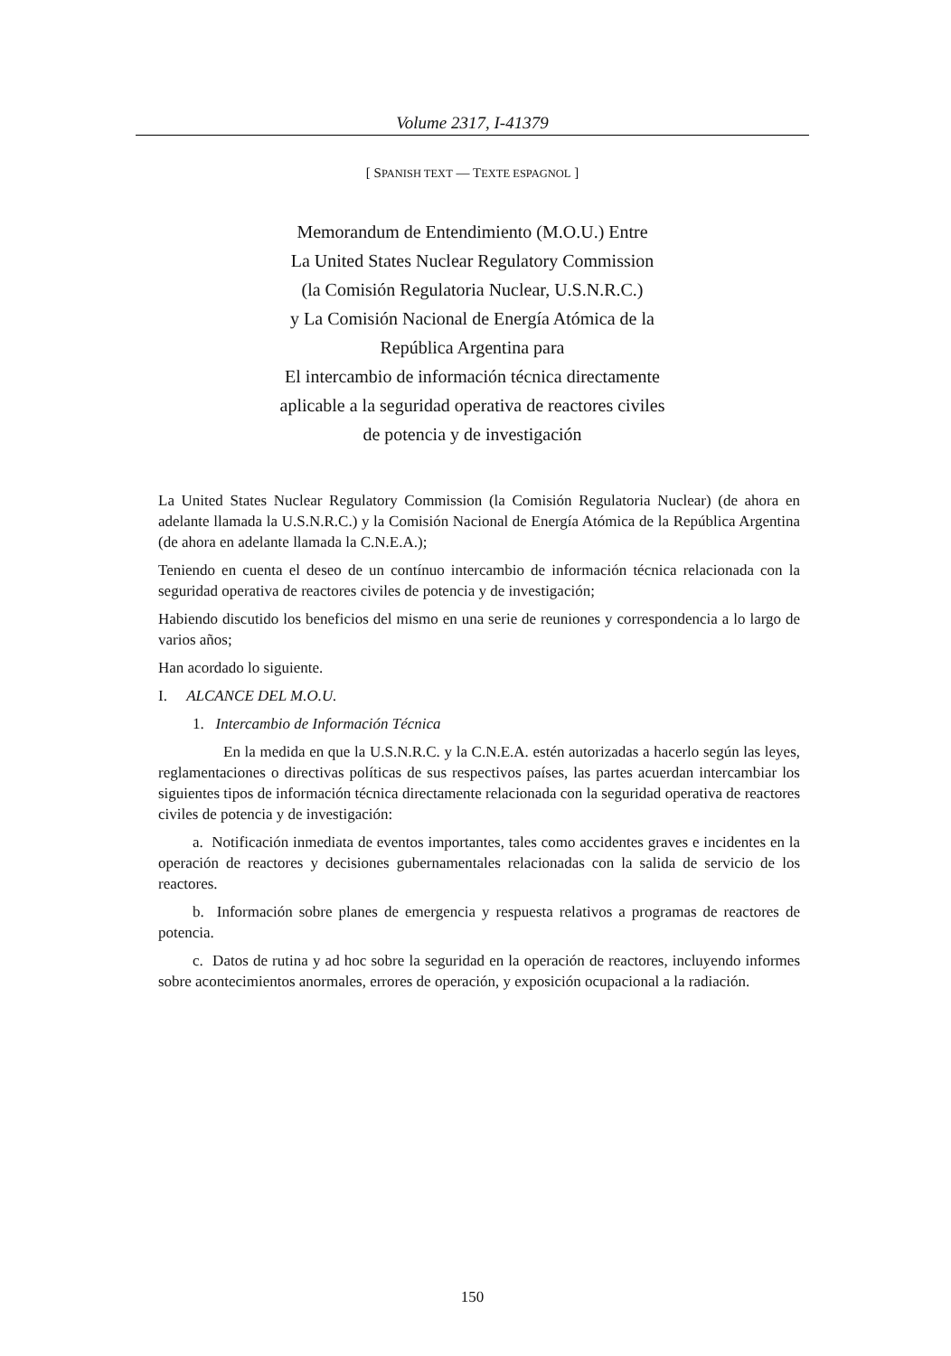Volume 2317, I-41379
[ SPANISH TEXT — TEXTE ESPAGNOL ]
Memorandum de Entendimiento (M.O.U.) Entre
La United States Nuclear Regulatory Commission
(la Comisión Regulatoria Nuclear, U.S.N.R.C.)
y La Comisión Nacional de Energía Atómica de la
República Argentina para
El intercambio de información técnica directamente
aplicable a la seguridad operativa de reactores civiles
de potencia y de investigación
La United States Nuclear Regulatory Commission (la Comisión Regulatoria Nuclear) (de ahora en adelante llamada la U.S.N.R.C.) y la Comisión Nacional de Energía Atómica de la República Argentina (de ahora en adelante llamada la C.N.E.A.);
Teniendo en cuenta el deseo de un contínuo intercambio de información técnica relacionada con la seguridad operativa de reactores civiles de potencia y de investigación;
Habiendo discutido los beneficios del mismo en una serie de reuniones y correspondencia a lo largo de varios años;
Han acordado lo siguiente.
I. ALCANCE DEL M.O.U.
1. Intercambio de Información Técnica
En la medida en que la U.S.N.R.C. y la C.N.E.A. estén autorizadas a hacerlo según las leyes, reglamentaciones o directivas políticas de sus respectivos países, las partes acuerdan intercambiar los siguientes tipos de información técnica directamente relacionada con la seguridad operativa de reactores civiles de potencia y de investigación:
a. Notificación inmediata de eventos importantes, tales como accidentes graves e incidentes en la operación de reactores y decisiones gubernamentales relacionadas con la salida de servicio de los reactores.
b. Información sobre planes de emergencia y respuesta relativos a programas de reactores de potencia.
c. Datos de rutina y ad hoc sobre la seguridad en la operación de reactores, incluyendo informes sobre acontecimientos anormales, errores de operación, y exposición ocupacional a la radiación.
150